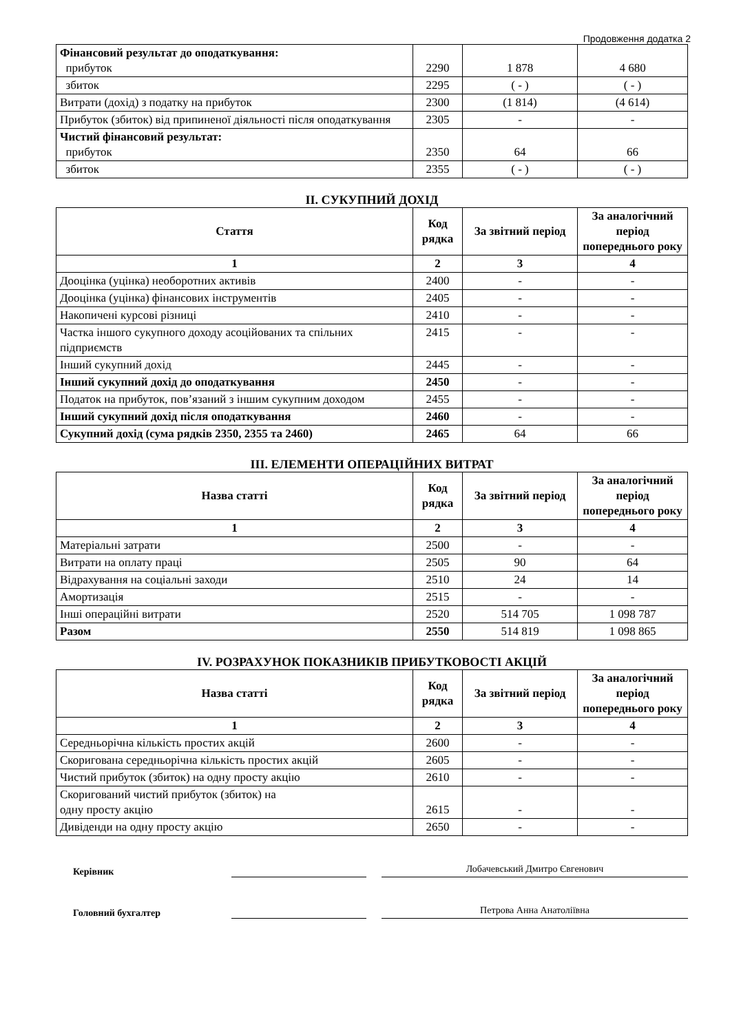Продовження додатка 2
| Фінансовий результат до оподаткування: прибуток | 2290 | 1 878 | 4 680 |
| збиток | 2295 | ( - ) | ( - ) |
| Витрати (дохід) з податку на прибуток | 2300 | (1 814) | (4 614) |
| Прибуток (збиток) від припиненої діяльності після оподаткування | 2305 | - | - |
| Чистий фінансовий результат: прибуток | 2350 | 64 | 66 |
| збиток | 2355 | ( - ) | ( - ) |
II. СУКУПНИЙ ДОХІД
| Стаття | Код рядка | За звітний період | За аналогічний період попереднього року |
| --- | --- | --- | --- |
| 1 | 2 | 3 | 4 |
| Дооцінка (уцінка) необоротних активів | 2400 | - | - |
| Дооцінка (уцінка) фінансових інструментів | 2405 | - | - |
| Накопичені курсові різниці | 2410 | - | - |
| Частка іншого сукупного доходу асоційованих та спільних підприємств | 2415 | - | - |
| Інший сукупний дохід | 2445 | - | - |
| Інший сукупний дохід до оподаткування | 2450 | - | - |
| Податок на прибуток, пов’язаний з іншим сукупним доходом | 2455 | - | - |
| Інший сукупний дохід після оподаткування | 2460 | - | - |
| Сукупний дохід (сума рядків 2350, 2355 та 2460) | 2465 | 64 | 66 |
III. ЕЛЕМЕНТИ ОПЕРАЦІЙНИХ ВИТРАТ
| Назва статті | Код рядка | За звітний період | За аналогічний період попереднього року |
| --- | --- | --- | --- |
| 1 | 2 | 3 | 4 |
| Матеріальні затрати | 2500 | - | - |
| Витрати на оплату праці | 2505 | 90 | 64 |
| Відрахування на соціальні заходи | 2510 | 24 | 14 |
| Амортизація | 2515 | - | - |
| Інші операційні витрати | 2520 | 514 705 | 1 098 787 |
| Разом | 2550 | 514 819 | 1 098 865 |
IV. РОЗРАХУНОК ПОКАЗНИКІВ ПРИБУТКОВОСТІ АКЦІЙ
| Назва статті | Код рядка | За звітний період | За аналогічний період попереднього року |
| --- | --- | --- | --- |
| 1 | 2 | 3 | 4 |
| Середньорічна кількість простих акцій | 2600 | - | - |
| Скоригована середньорічна кількість простих акцій | 2605 | - | - |
| Чистий прибуток (збиток) на одну просту акцію | 2610 | - | - |
| Скоригований чистий прибуток (збиток) на одну просту акцію | 2615 | - | - |
| Дивіденди на одну просту акцію | 2650 | - | - |
Керівник
Лобачевський Дмитро Євгенович
Головний бухгалтер
Петрова Анна Анатоліївна